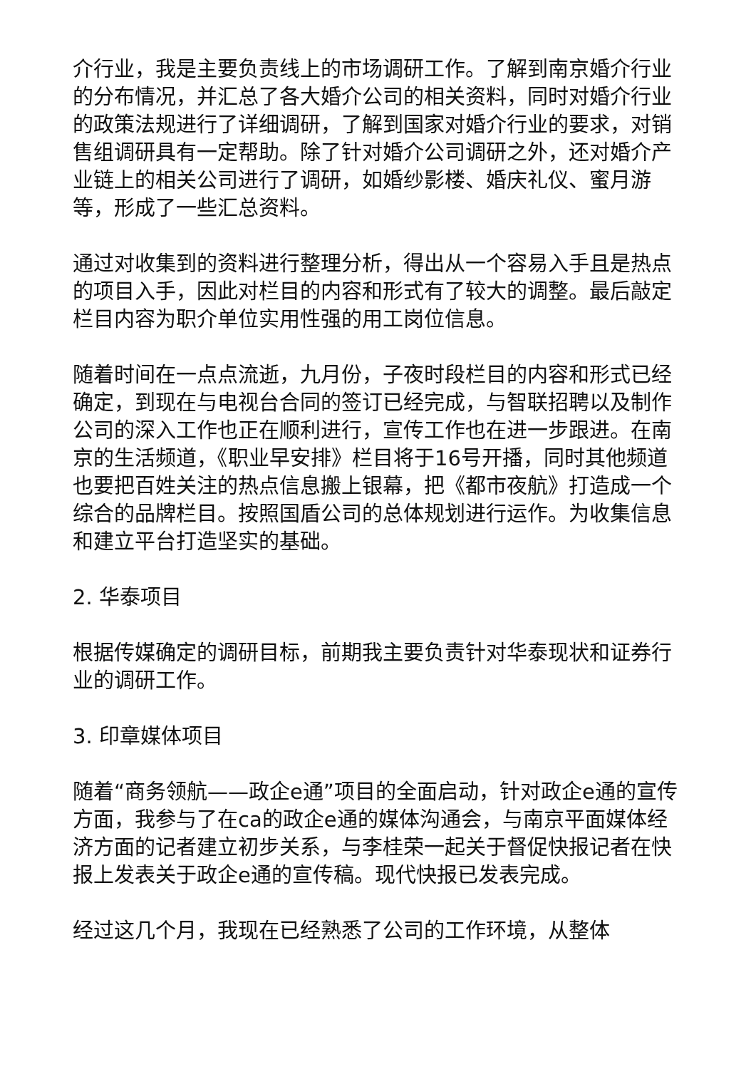介行业，我是主要负责线上的市场调研工作。了解到南京婚介行业的分布情况，并汇总了各大婚介公司的相关资料，同时对婚介行业的政策法规进行了详细调研，了解到国家对婚介行业的要求，对销售组调研具有一定帮助。除了针对婚介公司调研之外，还对婚介产业链上的相关公司进行了调研，如婚纱影楼、婚庆礼仪、蜜月游等，形成了一些汇总资料。
通过对收集到的资料进行整理分析，得出从一个容易入手且是热点的项目入手，因此对栏目的内容和形式有了较大的调整。最后敲定栏目内容为职介单位实用性强的用工岗位信息。
随着时间在一点点流逝，九月份，子夜时段栏目的内容和形式已经确定，到现在与电视台合同的签订已经完成，与智联招聘以及制作公司的深入工作也正在顺利进行，宣传工作也在进一步跟进。在南京的生活频道，《职业早安排》栏目将于16号开播，同时其他频道也要把百姓关注的热点信息搬上银幕，把《都市夜航》打造成一个综合的品牌栏目。按照国盾公司的总体规划进行运作。为收集信息和建立平台打造坚实的基础。
2. 华泰项目
根据传媒确定的调研目标，前期我主要负责针对华泰现状和证券行业的调研工作。
3. 印章媒体项目
随着“商务领航——政企e通”项目的全面启动，针对政企e通的宣传方面，我参与了在ca的政企e通的媒体沟通会，与南京平面媒体经济方面的记者建立初步关系，与李桂荣一起关于督促快报记者在快报上发表关于政企e通的宣传稿。现代快报已发表完成。
经过这几个月，我现在已经熟悉了公司的工作环境，从整体